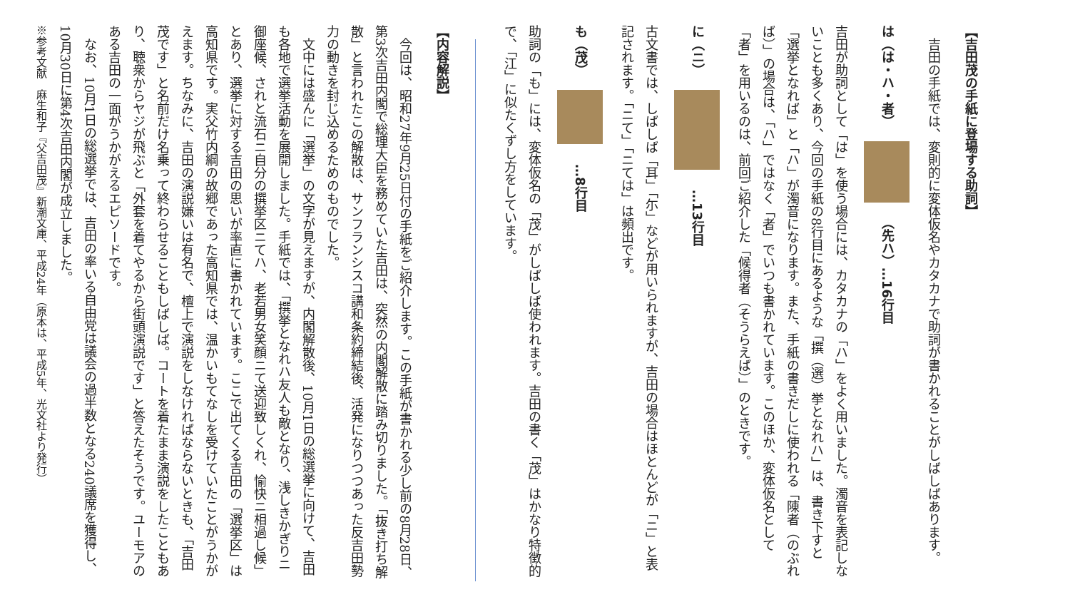【吉田茂の手紙に登場する助詞】
　吉田の手紙では、変則的に変体仮名やカタカナで助詞が書かれることがしばしばあります。
は（は・ハ・者）　　（先ハ）…16行目
吉田が助詞として「は」を使う場合には、カタカナの「ハ」をよく用いました。濁音を表記しないことも多くあり、今回の手紙の8行目にあるような「撰（選）挙となれハ」は、書き下すと「選挙となれば」と「ハ」が濁音になります。また、手紙の書きだしに使われる「陳者（のぶれば）」の場合は、「ハ」ではなく「者」でいつも書かれています。このほか、変体仮名として「者」を用いるのは、前回ご紹介した「候得者（そうらえば）」のときです。
に（ニ）　　…13行目
古文書では、しばしば「耳」「尓」などが用いられますが、吉田の場合はほとんどが「ニ」と表記されます。「ニて」「ニては」は頻出です。
も（茂）　　…8行目
助詞の「も」には、変体仮名の「茂」がしばしば使われます。吉田の書く「茂」はかなり特徴的で、「江」に似たくずし方をしています。
【内容解説】
　今回は、昭和27年9月25日付の手紙をご紹介します。この手紙が書かれる少し前の8月28日、第3次吉田内閣で総理大臣を務めていた吉田は、突然の内閣解散に踏み切りました。「抜き打ち解散」と言われたこの解散は、サンフランシスコ講和条約締結後、活発になりつつあった反吉田勢力の動きを封じ込めるためのものでした。
　文中には盛んに「選挙」の文字が見えますが、内閣解散後、10月1日の総選挙に向けて、吉田も各地で選挙活動を展開しました。手紙では、「撰挙となれハ友人も敵となり、浅しきかぎりニ御座候、されと流石ニ自分の撰挙区ニてハ、老若男女笑顔ニて送迎致しくれ、愉快ニ相過し候」とあり、選挙に対する吉田の思いが率直に書かれています。ここで出てくる吉田の「選挙区」は高知県です。実父竹内綱の故郷であった高知県では、温かいもてなしを受けていたことがうかがえます。ちなみに、吉田の演説嫌いは有名で、檀上で演説をしなければならないときも、「吉田茂です」と名前だけ名乗って終わらせることもしばしば。コートを着たまま演説をしたこともあり、聴衆からヤジが飛ぶと「外套を着てやるから街頭演説です」と答えたそうです。ユーモアのある吉田の一面がうかがえるエピソードです。
　なお、10月1日の総選挙では、吉田の率いる自由党は議会の過半数となる240議席を獲得し、10月30日に第4次吉田内閣が成立しました。
※参考文献　麻生和子『父吉田茂』新潮文庫、平成24年（原本は、平成5年、光文社より発行）